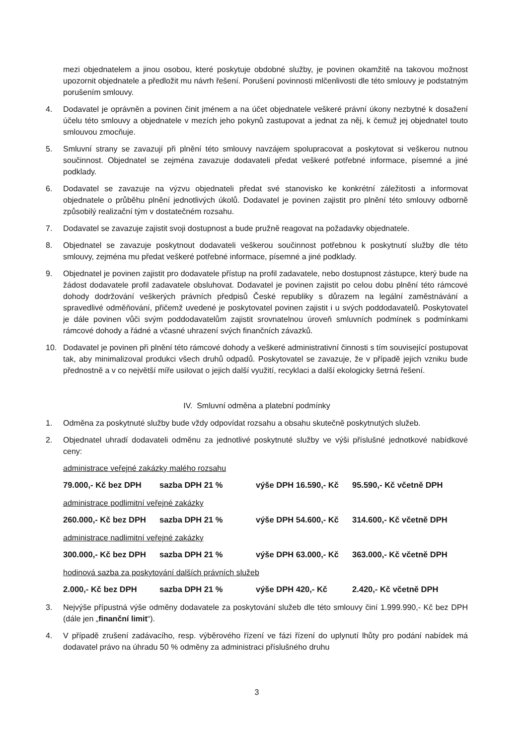mezi objednatelem a jinou osobou, které poskytuje obdobné služby, je povinen okamžitě na takovou možnost upozornit objednatele a předložit mu návrh řešení. Porušení povinnosti mlčenlivosti dle této smlouvy je podstatným porušením smlouvy.
4. Dodavatel je oprávněn a povinen činit jménem a na účet objednatele veškeré právní úkony nezbytné k dosažení účelu této smlouvy a objednatele v mezích jeho pokynů zastupovat a jednat za něj, k čemuž jej objednatel touto smlouvou zmocňuje.
5. Smluvní strany se zavazují při plnění této smlouvy navzájem spolupracovat a poskytovat si veškerou nutnou součinnost. Objednatel se zejména zavazuje dodavateli předat veškeré potřebné informace, písemné a jiné podklady.
6. Dodavatel se zavazuje na výzvu objednateli předat své stanovisko ke konkrétní záležitosti a informovat objednatele o průběhu plnění jednotlivých úkolů. Dodavatel je povinen zajistit pro plnění této smlouvy odborně způsobilý realizační tým v dostatečném rozsahu.
7. Dodavatel se zavazuje zajistit svoji dostupnost a bude pružně reagovat na požadavky objednatele.
8. Objednatel se zavazuje poskytnout dodavateli veškerou součinnost potřebnou k poskytnutí služby dle této smlouvy, zejména mu předat veškeré potřebné informace, písemné a jiné podklady.
9. Objednatel je povinen zajistit pro dodavatele přístup na profil zadavatele, nebo dostupnost zástupce, který bude na žádost dodavatele profil zadavatele obsluhovat. Dodavatel je povinen zajistit po celou dobu plnění této rámcové dohody dodržování veškerých právních předpisů České republiky s důrazem na legální zaměstnávání a spravedlivé odměňování, přičemž uvedené je poskytovatel povinen zajistit i u svých poddodavatelů. Poskytovatel je dále povinen vůči svým poddodavatelům zajistit srovnatelnou úroveň smluvních podmínek s podmínkami rámcové dohody a řádné a včasné uhrazení svých finančních závazků.
10. Dodavatel je povinen při plnění této rámcové dohody a veškeré administrativní činnosti s tím související postupovat tak, aby minimalizoval produkci všech druhů odpadů. Poskytovatel se zavazuje, že v případě jejich vzniku bude přednostně a v co největší míře usilovat o jejich další využití, recyklaci a další ekologicky šetrná řešení.
IV. Smluvní odměna a platební podmínky
1. Odměna za poskytnuté služby bude vždy odpovídat rozsahu a obsahu skutečně poskytnutých služeb.
2. Objednatel uhradí dodavateli odměnu za jednotlivé poskytnuté služby ve výši příslušné jednotkové nabídkové ceny:
administrace veřejné zakázky malého rozsahu
79.000,- Kč bez DPH sazba DPH 21 % výše DPH 16.590,- Kč 95.590,- Kč včetně DPH
administrace podlimitní veřejné zakázky
260.000,- Kč bez DPH sazba DPH 21 % výše DPH 54.600,- Kč 314.600,- Kč včetně DPH
administrace nadlimitní veřejné zakázky
300.000,- Kč bez DPH sazba DPH 21 % výše DPH 63.000,- Kč 363.000,- Kč včetně DPH
hodinová sazba za poskytování dalších právních služeb
2.000,- Kč bez DPH sazba DPH 21 % výše DPH 420,- Kč 2.420,- Kč včetně DPH
3. Nejvýše přípustná výše odměny dodavatele za poskytování služeb dle této smlouvy činí 1.999.990,- Kč bez DPH (dále jen „finanční limit“).
4. V případě zrušení zadávacího, resp. výběrového řízení ve fázi řízení do uplynutí lhůty pro podání nabídek má dodavatel právo na úhradu 50 % odměny za administraci příslušného druhu
3